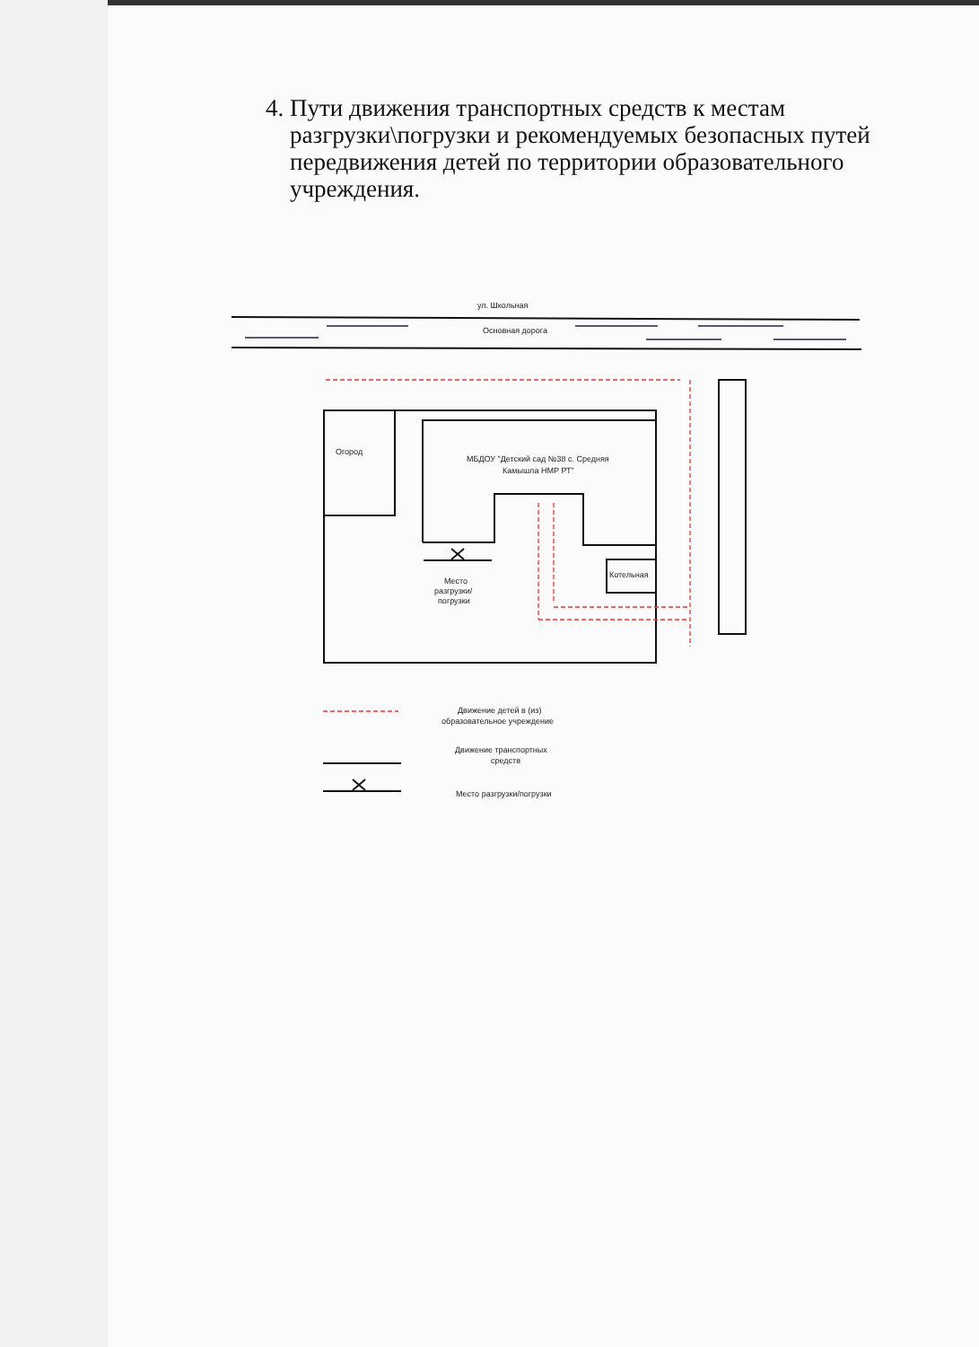4. Пути движения транспортных средств к местам разгрузки\погрузки и рекомендуемых безопасных путей передвижения детей по территории образовательного учреждения.
ул. Школьная
Основная дорога
Огород
МБДОУ "Детский сад №38 с. Средняя
Камышла НМР РТ"
Котельная
Место
разгрузки/
погрузки
Движение детей в (из)
образовательное учреждение
Движение транспортных
средств
Место разгрузки/погрузки